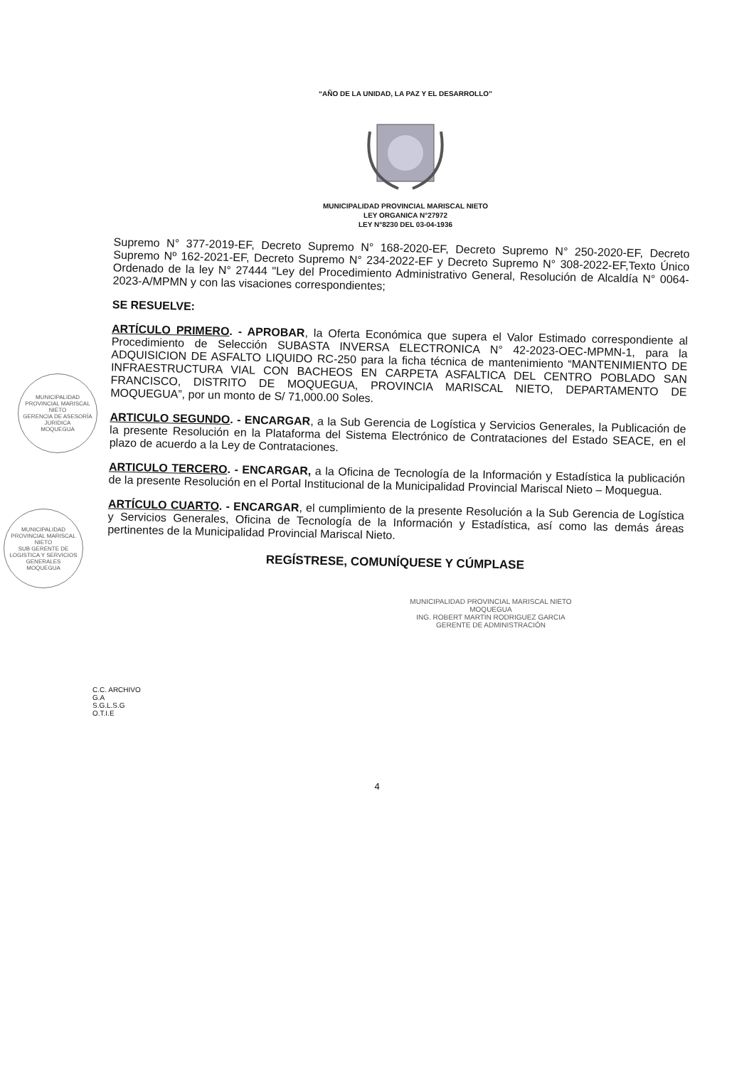“AÑO DE LA UNIDAD, LA PAZ Y EL DESARROLLO”
MUNICIPALIDAD PROVINCIAL MARISCAL NIETO
LEY ORGANICA N°27972
LEY N°8230 DEL 03-04-1936
Supremo N° 377-2019-EF, Decreto Supremo N° 168-2020-EF, Decreto Supremo N° 250-2020-EF, Decreto Supremo Nº 162-2021-EF, Decreto Supremo N° 234-2022-EF y Decreto Supremo N° 308-2022-EF,Texto Único Ordenado de la ley N° 27444 "Ley del Procedimiento Administrativo General, Resolución de Alcaldía N° 0064-2023-A/MPMN y con las visaciones correspondientes;
SE RESUELVE:
ARTÍCULO PRIMERO. - APROBAR, la Oferta Económica que supera el Valor Estimado correspondiente al Procedimiento de Selección SUBASTA INVERSA ELECTRONICA N° 42-2023-OEC-MPMN-1, para la ADQUISICION DE ASFALTO LIQUIDO RC-250 para la ficha técnica de mantenimiento “MANTENIMIENTO DE INFRAESTRUCTURA VIAL CON BACHEOS EN CARPETA ASFALTICA DEL CENTRO POBLADO SAN FRANCISCO, DISTRITO DE MOQUEGUA, PROVINCIA MARISCAL NIETO, DEPARTAMENTO DE MOQUEGUA”, por un monto de S/ 71,000.00 Soles.
ARTICULO SEGUNDO. - ENCARGAR, a la Sub Gerencia de Logística y Servicios Generales, la Publicación de la presente Resolución en la Plataforma del Sistema Electrónico de Contrataciones del Estado SEACE, en el plazo de acuerdo a la Ley de Contrataciones.
ARTICULO TERCERO. - ENCARGAR, a la Oficina de Tecnología de la Información y Estadística la publicación de la presente Resolución en el Portal Institucional de la Municipalidad Provincial Mariscal Nieto – Moquegua.
ARTÍCULO CUARTO. - ENCARGAR, el cumplimiento de la presente Resolución a la Sub Gerencia de Logística y Servicios Generales, Oficina de Tecnología de la Información y Estadística, así como las demás áreas pertinentes de la Municipalidad Provincial Mariscal Nieto.
REGÍSTRESE, COMUNÍQUESE Y CÚMPLASE
MUNICIPALIDAD PROVINCIAL MARISCAL NIETO
MOQUEGUA
ING. ROBERT MARTIN RODRIGUEZ GARCIA
GERENTE DE ADMINISTRACIÓN
C.C. ARCHIVO
G.A
S.G.L.S.G
O.T.I.E
4
MUNICIPALIDAD PROVINCIAL MARISCAL NIETO
GERENCIA DE ASESORÍA JURIDICA
MOQUEGUA
MUNICIPALIDAD PROVINCIAL MARISCAL NIETO
SUB GERENTE DE LOGISTICA Y SERVICIOS GENERALES
MOQUEGUA